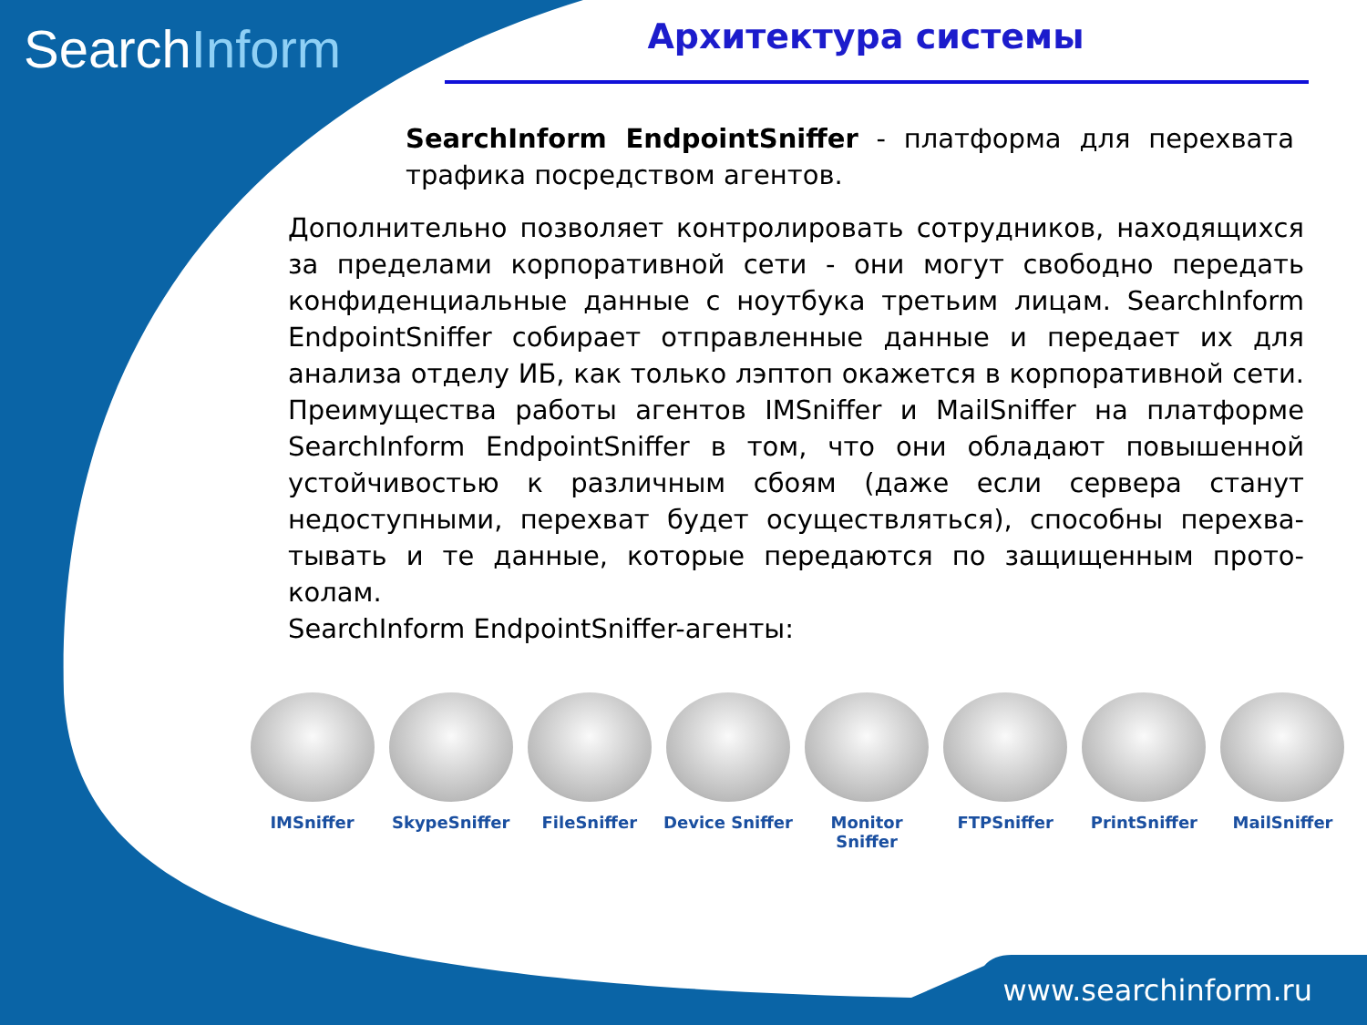SearchInform Архитектура системы
SearchInform EndpointSniffer - платформа для перехвата трафика посредством агентов.
Дополнительно позволяет контролировать сотрудников, находящихся за пределами корпоративной сети - они могут свободно передать конфиденциальные данные с ноутбука третьим лицам. SearchInform EndpointSniffer собирает отправленные данные и передает их для анализа отделу ИБ, как только лэптоп окажется в корпоративной сети. Преимущества работы агентов IMSniffer и MailSniffer на платформе SearchInform EndpointSniffer в том, что они обладают повышенной устойчивостью к различным сбоям (даже если сервера станут недоступными, перехват будет осуществляться), способны перехва-тывать и те данные, которые передаются по защищенным прото-колам.
SearchInform EndpointSniffer-агенты:
IMSniffer SkypeSniffer FileSniffer Device Sniffer
Monitor Sniffer
FTPSniffer PrintSniffer MailSniffer
www.searchinform.ru